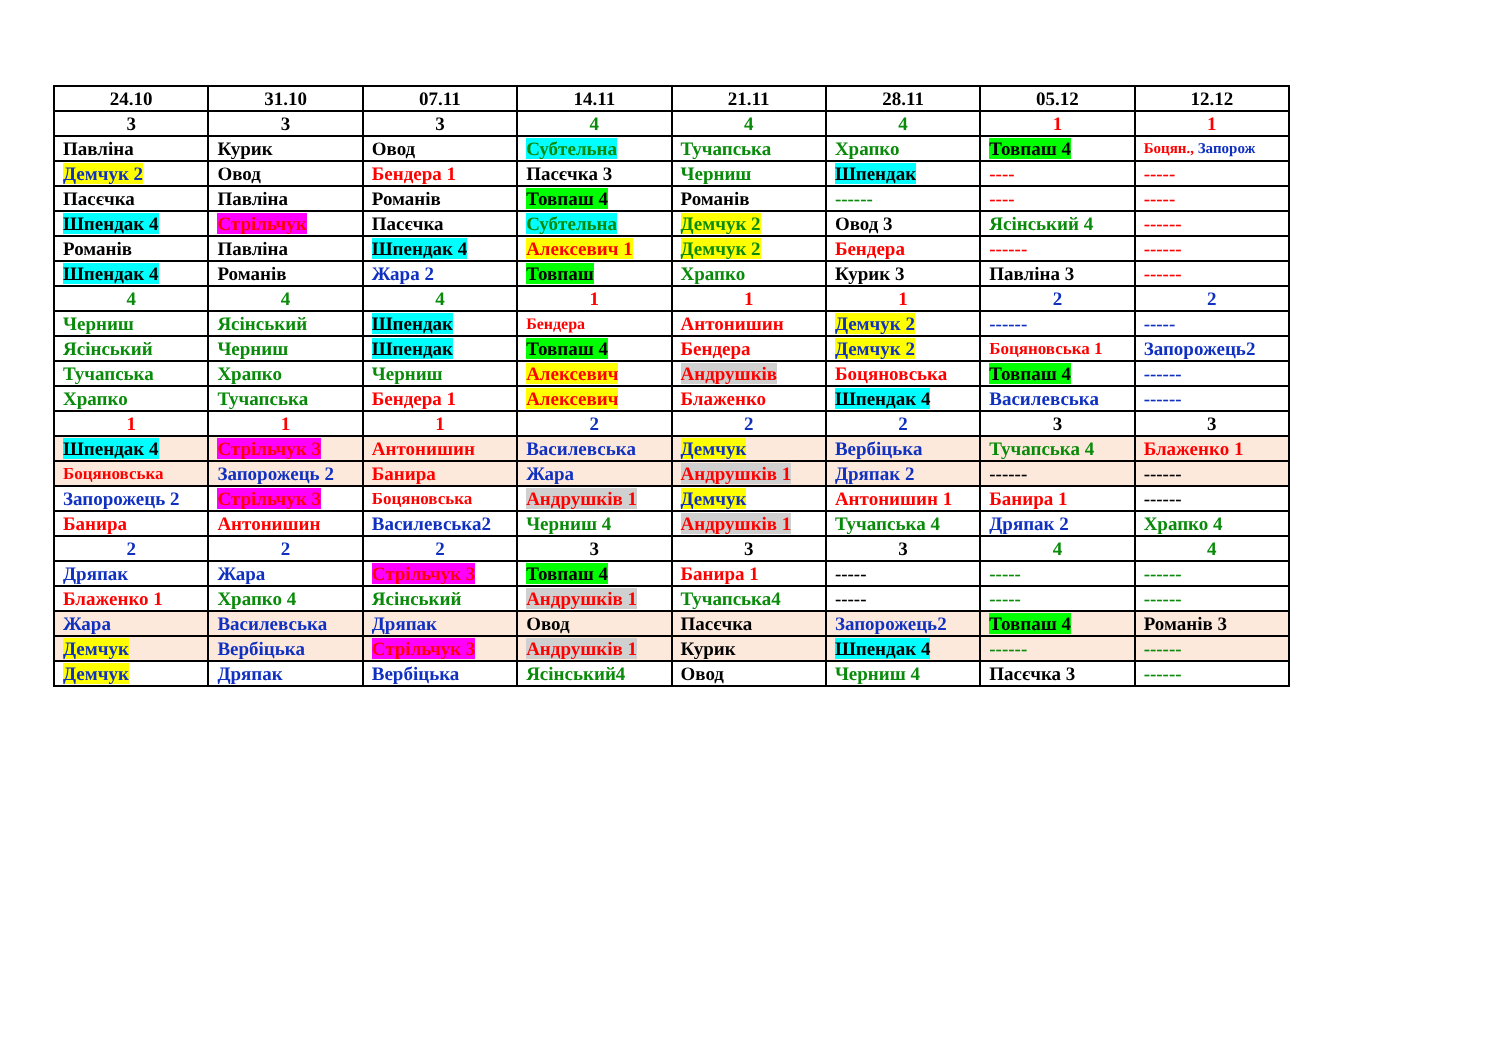| 24.10 | 31.10 | 07.11 | 14.11 | 21.11 | 28.11 | 05.12 | 12.12 |
| --- | --- | --- | --- | --- | --- | --- | --- |
| 3 | 3 | 3 | 4 | 4 | 4 | 1 | 1 |
| Павліна | Курик | Овод | Субтельна | Тучапська | Храпко | Товпаш 4 | Боцян., Запорож |
| Демчук 2 | Овод | Бендера 1 | Пасєчка 3 | Черниш | Шпендак | ---- | ----- |
| Пасєчка | Павліна | Романів | Товпаш 4 | Романів | ------ | ---- | ----- |
| Шпендак 4 | Стрільчук | Пасєчка | Субтельна | Демчук 2 | Овод 3 | Ясінський 4 | ------ |
| Романів | Павліна | Шпендак 4 | Алексевич 1 | Демчук 2 | Бендера | ------ | ------ |
| Шпендак 4 | Романів | Жара 2 | Товпаш | Храпко | Курик 3 | Павліна 3 | ------ |
| 4 | 4 | 4 | 1 | 1 | 1 | 2 | 2 |
| Черниш | Ясінський | Шпендак | Бендера | Антонишин | Демчук 2 | ------ | ----- |
| Ясінський | Черниш | Шпендак | Товпаш 4 | Бендера | Демчук 2 | Боцяновська 1 | Запорожець2 |
| Тучапська | Храпко | Черниш | Алексевич | Андрушків | Боцяновська | Товпаш 4 | ------ |
| Храпко | Тучапська | Бендера 1 | Алексевич | Блаженко | Шпендак 4 | Василевська | ------ |
| 1 | 1 | 1 | 2 | 2 | 2 | 3 | 3 |
| Шпендак 4 | Стрільчук 3 | Антонишин | Василевська | Демчук | Вербіцька | Тучапська 4 | Блаженко 1 |
| Боцяновська | Запорожець 2 | Банира | Жара | Андрушків 1 | Дряпак 2 | ------ | ------ |
| Запорожець 2 | Стрільчук 3 | Боцяновська | Андрушків 1 | Демчук | Антонишин 1 | Банира 1 | ------ |
| Банира | Антонишин | Василевська2 | Черниш 4 | Андрушків 1 | Тучапська 4 | Дряпак 2 | Храпко 4 |
| 2 | 2 | 2 | 3 | 3 | 3 | 4 | 4 |
| Дряпак | Жара | Стрільчук 3 | Товпаш 4 | Банира 1 | ----- | ----- | ------ |
| Блаженко 1 | Храпко 4 | Ясінський | Андрушків 1 | Тучапська4 | ----- | ----- | ------ |
| Жара | Василевська | Дряпак | Овод | Пасєчка | Запорожець2 | Товпаш 4 | Романів 3 |
| Демчук | Вербіцька | Стрільчук 3 | Андрушків 1 | Курик | Шпендак 4 | ------ | ------ |
| Демчук | Дряпак | Вербіцька | Ясінський4 | Овод | Черниш 4 | Пасєчка 3 | ------ |